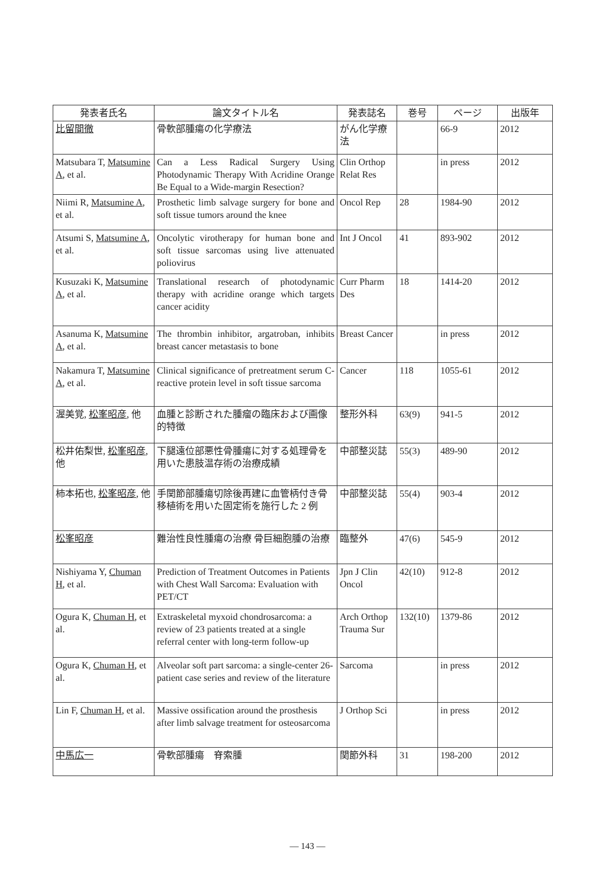| 発表者氏名 | 論文タイトル名 | 発表誌名 | 巻号 | ページ | 出版年 |
| --- | --- | --- | --- | --- | --- |
| 比留間徹 | 骨軟部腫瘍の化学療法 | がん化学療法 | | 66-9 | 2012 |
| Matsubara T, Matsumine A , et al. | Can a Less Radical Surgery Using Photodynamic Therapy With Acridine Orange Be Equal to a Wide-margin Resection? | Clin Orthop Relat Res | | in press | 2012 |
| Niimi R, Matsumine A , et al. | Prosthetic limb salvage surgery for bone and soft tissue tumors around the knee | Oncol Rep | 28 | 1984-90 | 2012 |
| Atsumi S, Matsumine A , et al. | Oncolytic virotherapy for human bone and soft tissue sarcomas using live attenuated poliovirus | Int J Oncol | 41 | 893-902 | 2012 |
| Kusuzaki K, Matsumine A , et al. | Translational research of photodynamic therapy with acridine orange which targets cancer acidity | Curr Pharm Des | 18 | 1414-20 | 2012 |
| Asanuma K, Matsumine A , et al. | The thrombin inhibitor, argatroban, inhibits breast cancer metastasis to bone | Breast Cancer | | in press | 2012 |
| Nakamura T, Matsumine A , et al. | Clinical significance of pretreatment serum C-reactive protein level in soft tissue sarcoma | Cancer | 118 | 1055-61 | 2012 |
| 渥美覚, 松峯昭彦 , 他 | 血腫と診断された腫瘤の臨床および画像的特徴 | 整形外科 | 63(9) | 941-5 | 2012 |
| 松井佑梨世, 松峯昭彦 , 他 | 下腿遠位部悪性骨腫瘍に対する処理骨を用いた患肢温存術の治療成績 | 中部整災誌 | 55(3) | 489-90 | 2012 |
| 柿本拓也, 松峯昭彦 , 他 | 手関節部腫瘍切除後再建に血管柄付き骨移植術を用いた固定術を施行した 2 例 | 中部整災誌 | 55(4) | 903-4 | 2012 |
| 松峯昭彦 | 難治性良性腫瘍の治療 骨巨細胞腫の治療 | 臨整外 | 47(6) | 545-9 | 2012 |
| Nishiyama Y, Chuman H , et al. | Prediction of Treatment Outcomes in Patients with Chest Wall Sarcoma: Evaluation with PET/CT | Jpn J Clin Oncol | 42(10) | 912-8 | 2012 |
| Ogura K, Chuman H , et al. | Extraskeletal myxoid chondrosarcoma: a review of 23 patients treated at a single referral center with long-term follow-up | Arch Orthop Trauma Sur | 132(10) | 1379-86 | 2012 |
| Ogura K, Chuman H , et al. | Alveolar soft part sarcoma: a single-center 26-patient case series and review of the literature | Sarcoma | | in press | 2012 |
| Lin F, Chuman H , et al. | Massive ossification around the prosthesis after limb salvage treatment for osteosarcoma | J Orthop Sci | | in press | 2012 |
| 中馬広一 | 骨軟部腫瘍 脊索腫 | 関節外科 | 31 | 198-200 | 2012 |
— 143 —